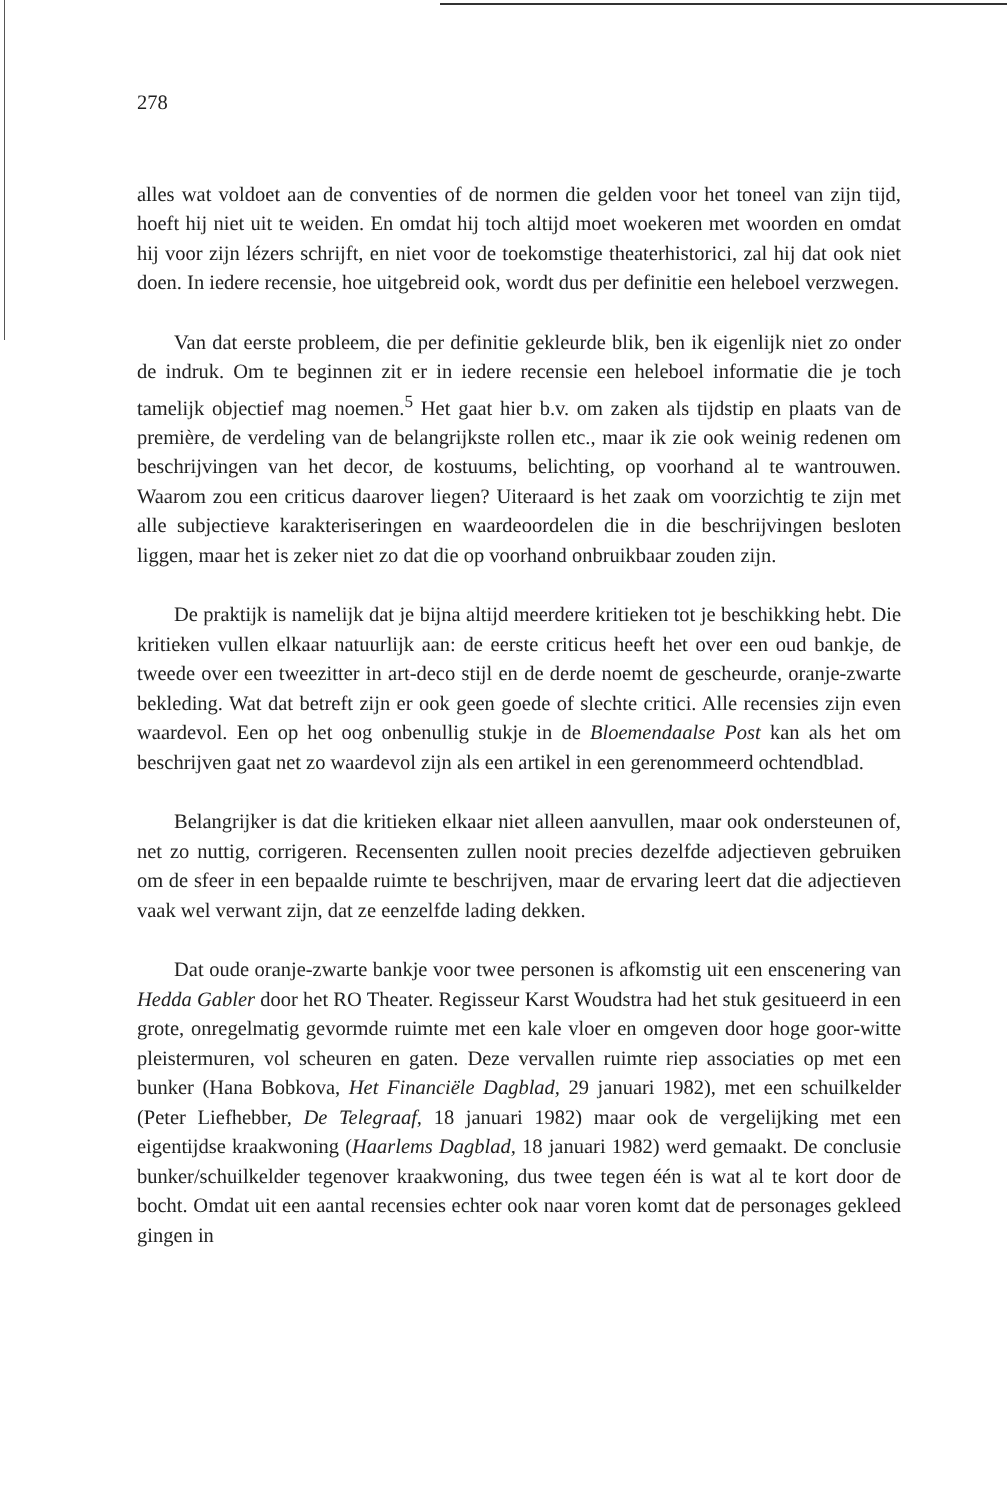278
alles wat voldoet aan de conventies of de normen die gelden voor het toneel van zijn tijd, hoeft hij niet uit te weiden. En omdat hij toch altijd moet woekeren met woorden en omdat hij voor zijn lézers schrijft, en niet voor de toekomstige theaterhistorici, zal hij dat ook niet doen. In iedere recensie, hoe uitgebreid ook, wordt dus per definitie een heleboel verzwegen.
Van dat eerste probleem, die per definitie gekleurde blik, ben ik eigenlijk niet zo onder de indruk. Om te beginnen zit er in iedere recensie een heleboel informatie die je toch tamelijk objectief mag noemen.<sup>5</sup> Het gaat hier b.v. om zaken als tijdstip en plaats van de première, de verdeling van de belangrijkste rollen etc., maar ik zie ook weinig redenen om beschrijvingen van het decor, de kostuums, belichting, op voorhand al te wantrouwen. Waarom zou een criticus daarover liegen? Uiteraard is het zaak om voorzichtig te zijn met alle subjectieve karakteriseringen en waardeoordelen die in die beschrijvingen besloten liggen, maar het is zeker niet zo dat die op voorhand onbruikbaar zouden zijn.
De praktijk is namelijk dat je bijna altijd meerdere kritieken tot je beschikking hebt. Die kritieken vullen elkaar natuurlijk aan: de eerste criticus heeft het over een oud bankje, de tweede over een tweezitter in art-deco stijl en de derde noemt de gescheurde, oranje-zwarte bekleding. Wat dat betreft zijn er ook geen goede of slechte critici. Alle recensies zijn even waardevol. Een op het oog onbenullig stukje in de Bloemendaalse Post kan als het om beschrijven gaat net zo waardevol zijn als een artikel in een gerenommeerd ochtendblad.
Belangrijker is dat die kritieken elkaar niet alleen aanvullen, maar ook ondersteunen of, net zo nuttig, corrigeren. Recensenten zullen nooit precies dezelfde adjectieven gebruiken om de sfeer in een bepaalde ruimte te beschrijven, maar de ervaring leert dat die adjectieven vaak wel verwant zijn, dat ze eenzelfde lading dekken.
Dat oude oranje-zwarte bankje voor twee personen is afkomstig uit een enscenering van Hedda Gabler door het RO Theater. Regisseur Karst Woudstra had het stuk gesitueerd in een grote, onregelmatig gevormde ruimte met een kale vloer en omgeven door hoge goor-witte pleistermuren, vol scheuren en gaten. Deze vervallen ruimte riep associaties op met een bunker (Hana Bobkova, Het Financiële Dagblad, 29 januari 1982), met een schuilkelder (Peter Liefhebber, De Telegraaf, 18 januari 1982) maar ook de vergelijking met een eigentijdse kraakwoning (Haarlems Dagblad, 18 januari 1982) werd gemaakt. De conclusie bunker/schuilkelder tegenover kraakwoning, dus twee tegen één is wat al te kort door de bocht. Omdat uit een aantal recensies echter ook naar voren komt dat de personages gekleed gingen in